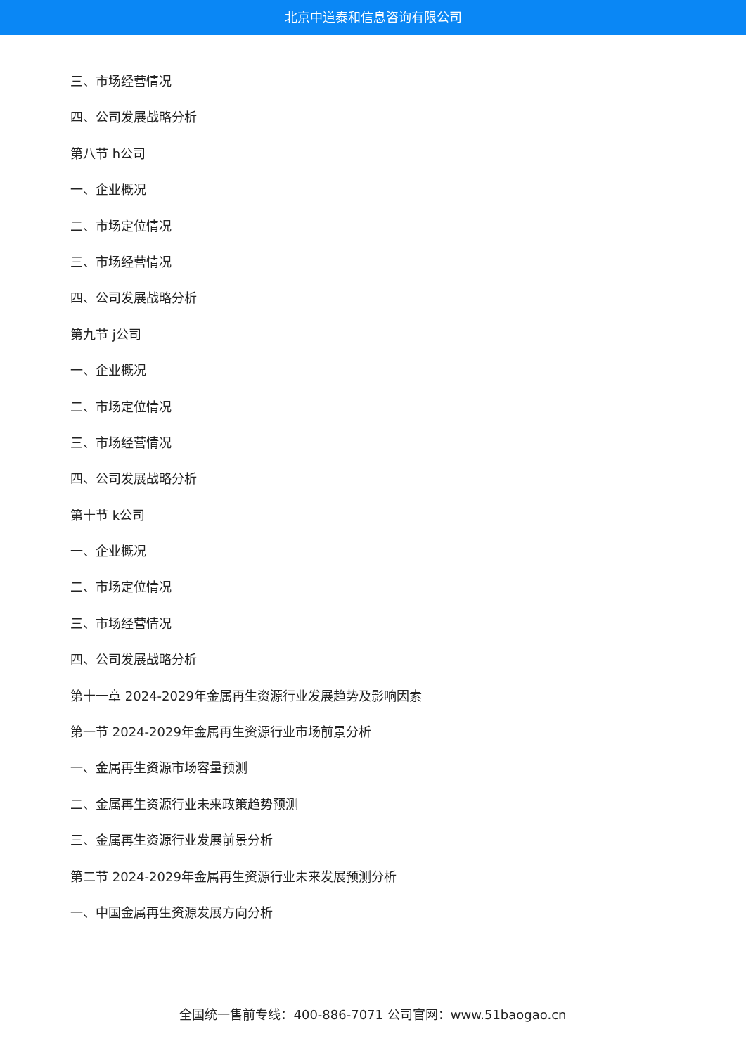北京中道泰和信息咨询有限公司
三、市场经营情况
四、公司发展战略分析
第八节 h公司
一、企业概况
二、市场定位情况
三、市场经营情况
四、公司发展战略分析
第九节 j公司
一、企业概况
二、市场定位情况
三、市场经营情况
四、公司发展战略分析
第十节 k公司
一、企业概况
二、市场定位情况
三、市场经营情况
四、公司发展战略分析
第十一章 2024-2029年金属再生资源行业发展趋势及影响因素
第一节 2024-2029年金属再生资源行业市场前景分析
一、金属再生资源市场容量预测
二、金属再生资源行业未来政策趋势预测
三、金属再生资源行业发展前景分析
第二节 2024-2029年金属再生资源行业未来发展预测分析
一、中国金属再生资源发展方向分析
全国统一售前专线：400-886-7071 公司官网：www.51baogao.cn